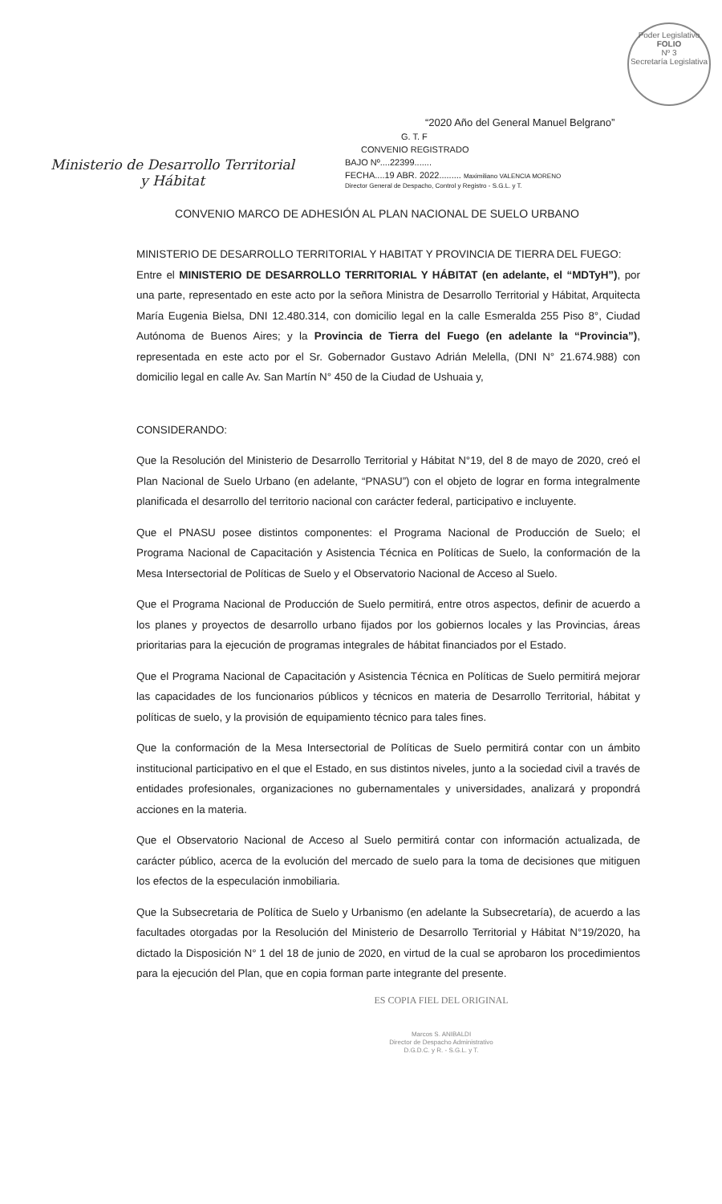Poder Legislativo
FOLIO
Nº 3
Secretaría Legislativa
Ministerio de Desarrollo Territorial
y Hábitat
“2020 Año del General Manuel Belgrano”
G. T. F
CONVENIO REGISTRADO
BAJO Nº....22399.......
FECHA....19 ABR. 2022......... Maximiliano VALENCIA MORENO
Director General de Despacho, Control y Registro - S.G.L. y T.
CONVENIO MARCO DE ADHESIÓN AL PLAN NACIONAL DE SUELO URBANO
MINISTERIO DE DESARROLLO TERRITORIAL Y HABITAT Y PROVINCIA DE TIERRA DEL FUEGO:
Entre el MINISTERIO DE DESARROLLO TERRITORIAL Y HÁBITAT (en adelante, el “MDTyH”), por una parte, representado en este acto por la señora Ministra de Desarrollo Territorial y Hábitat, Arquitecta María Eugenia Bielsa, DNI 12.480.314, con domicilio legal en la calle Esmeralda 255 Piso 8°, Ciudad Autónoma de Buenos Aires; y la Provincia de Tierra del Fuego (en adelante la “Provincia”), representada en este acto por el Sr. Gobernador Gustavo Adrián Melella, (DNI N° 21.674.988) con domicilio legal en calle Av. San Martín N° 450 de la Ciudad de Ushuaia y,
CONSIDERANDO:
Que la Resolución del Ministerio de Desarrollo Territorial y Hábitat N°19, del 8 de mayo de 2020, creó el Plan Nacional de Suelo Urbano (en adelante, “PNASU”) con el objeto de lograr en forma integralmente planificada el desarrollo del territorio nacional con carácter federal, participativo e incluyente.
Que el PNASU posee distintos componentes: el Programa Nacional de Producción de Suelo; el Programa Nacional de Capacitación y Asistencia Técnica en Políticas de Suelo, la conformación de la Mesa Intersectorial de Políticas de Suelo y el Observatorio Nacional de Acceso al Suelo.
Que el Programa Nacional de Producción de Suelo permitirá, entre otros aspectos, definir de acuerdo a los planes y proyectos de desarrollo urbano fijados por los gobiernos locales y las Provincias, áreas prioritarias para la ejecución de programas integrales de hábitat financiados por el Estado.
Que el Programa Nacional de Capacitación y Asistencia Técnica en Políticas de Suelo permitirá mejorar las capacidades de los funcionarios públicos y técnicos en materia de Desarrollo Territorial, hábitat y políticas de suelo, y la provisión de equipamiento técnico para tales fines.
Que la conformación de la Mesa Intersectorial de Políticas de Suelo permitirá contar con un ámbito institucional participativo en el que el Estado, en sus distintos niveles, junto a la sociedad civil a través de entidades profesionales, organizaciones no gubernamentales y universidades, analizará y propondrá acciones en la materia.
Que el Observatorio Nacional de Acceso al Suelo permitirá contar con información actualizada, de carácter público, acerca de la evolución del mercado de suelo para la toma de decisiones que mitiguen los efectos de la especulación inmobiliaria.
Que la Subsecretaria de Política de Suelo y Urbanismo (en adelante la Subsecretaría), de acuerdo a las facultades otorgadas por la Resolución del Ministerio de Desarrollo Territorial y Hábitat N°19/2020, ha dictado la Disposición N° 1 del 18 de junio de 2020, en virtud de la cual se aprobaron los procedimientos para la ejecución del Plan, que en copia forman parte integrante del presente.
ES COPIA FIEL DEL ORIGINAL
Marcos S. ANIBALDI
Director de Despacho Administrativo
D.G.D.C. y R. - S.G.L. y T.